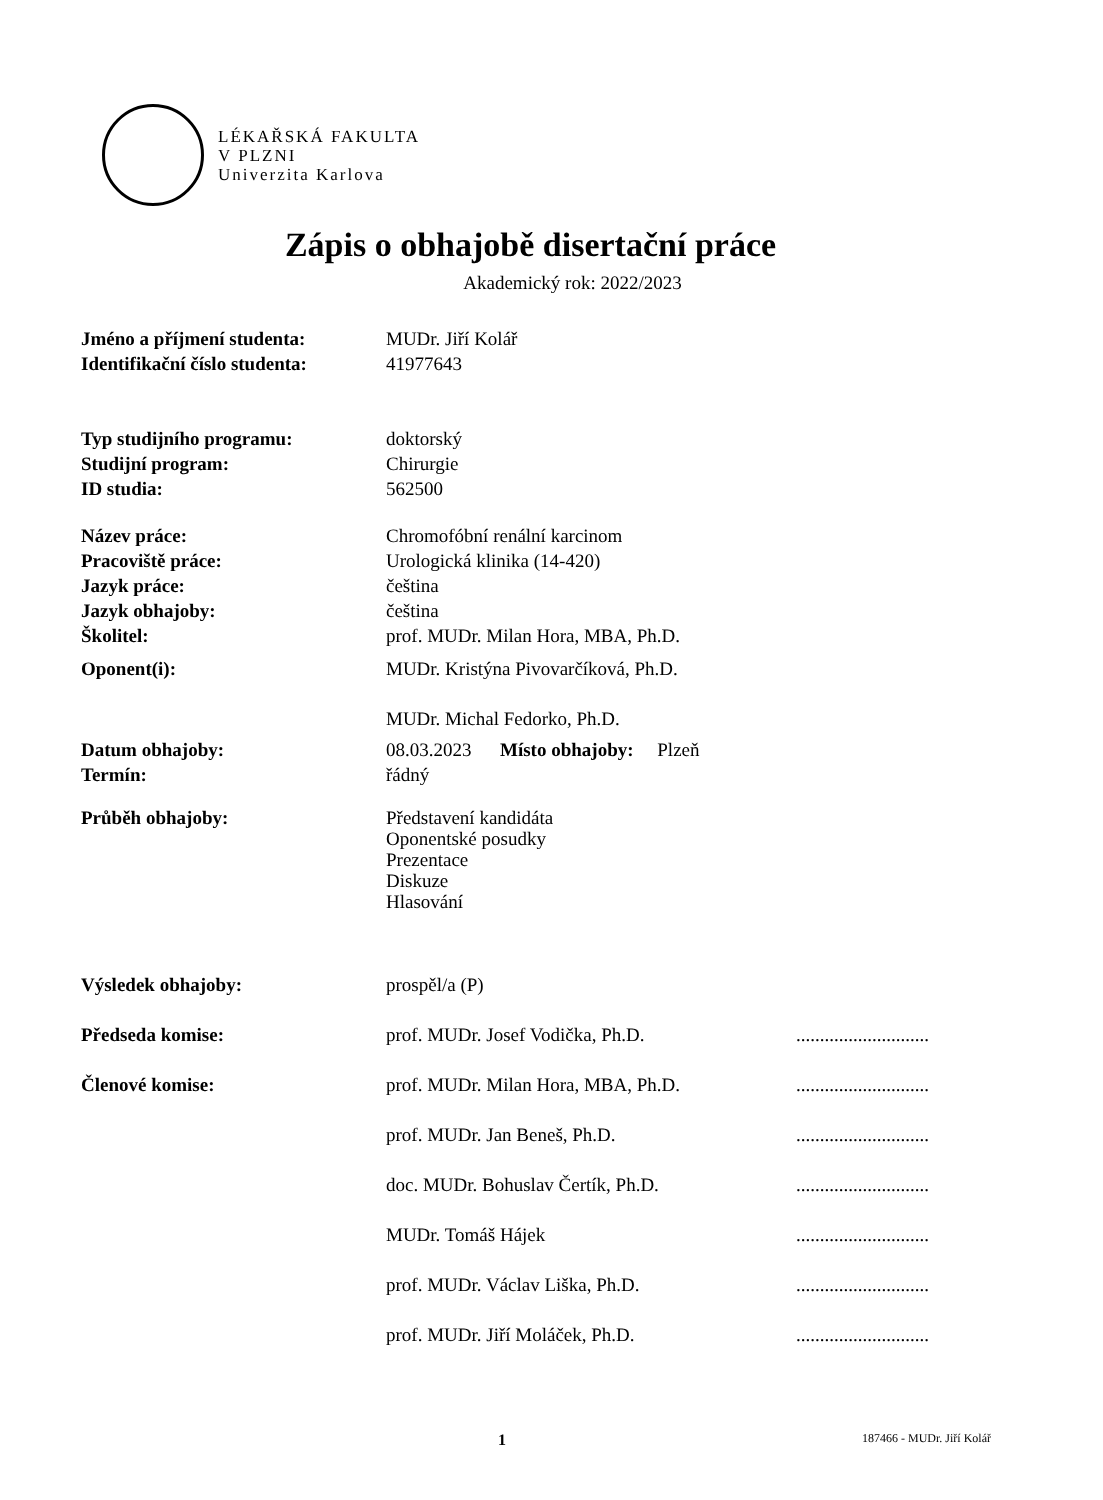LÉKAŘSKÁ FAKULTA
V PLZNI
Univerzita Karlova
Zápis o obhajobě disertační práce
Akademický rok: 2022/2023
Jméno a příjmení studenta: MUDr. Jiří Kolář
Identifikační číslo studenta:
41977643
Typ studijního programu: doktorský
Studijní program: Chirurgie
ID studia: 562500
Název práce: Chromofóbní renální karcinom
Pracoviště práce: Urologická klinika (14-420)
Jazyk práce: čeština
Jazyk obhajoby: čeština
Školitel: prof. MUDr. Milan Hora, MBA, Ph.D.
Oponent(i): MUDr. Kristýna Pivovarčíková, Ph.D.
MUDr. Michal Fedorko, Ph.D.
Datum obhajoby: 08.03.2023 Místo obhajoby: Plzeň
Termín: řádný
Průběh obhajoby: Představení kandidáta
Oponentské posudky
Prezentace
Diskuze
Hlasování
Výsledek obhajoby: prospěl/a (P)
Předseda komise: prof. MUDr. Josef Vodička, Ph.D. ............................
Členové komise: prof. MUDr. Milan Hora, MBA, Ph.D. ............................
prof. MUDr. Jan Beneš, Ph.D. ............................
doc. MUDr. Bohuslav Čertík, Ph.D. ............................
MUDr. Tomáš Hájek ............................
prof. MUDr. Václav Liška, Ph.D. ............................
prof. MUDr. Jiří Moláček, Ph.D. ............................
1 187466 - MUDr. Jiří Kolář